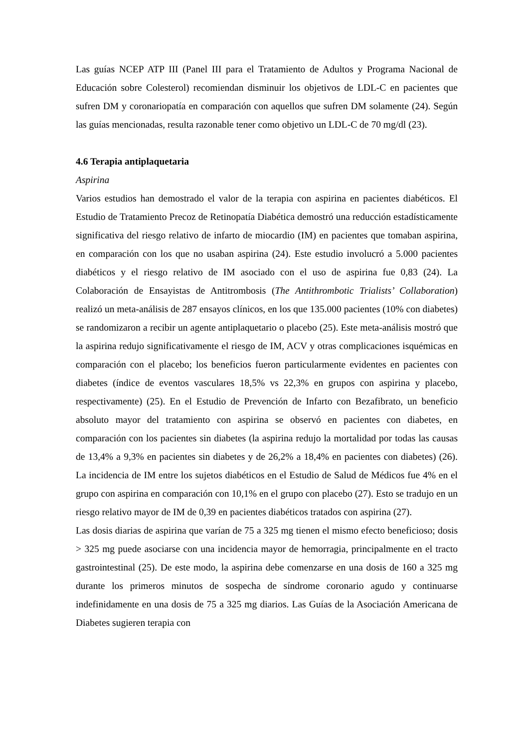Las guías NCEP ATP III (Panel III para el Tratamiento de Adultos y Programa Nacional de Educación sobre Colesterol) recomiendan disminuir los objetivos de LDL-C en pacientes que sufren DM y coronariopatía en comparación con aquellos que sufren DM solamente (24). Según las guías mencionadas, resulta razonable tener como objetivo un LDL-C de 70 mg/dl (23).
4.6 Terapia antiplaquetaria
Aspirina
Varios estudios han demostrado el valor de la terapia con aspirina en pacientes diabéticos. El Estudio de Tratamiento Precoz de Retinopatía Diabética demostró una reducción estadísticamente significativa del riesgo relativo de infarto de miocardio (IM) en pacientes que tomaban aspirina, en comparación con los que no usaban aspirina (24). Este estudio involucró a 5.000 pacientes diabéticos y el riesgo relativo de IM asociado con el uso de aspirina fue 0,83 (24). La Colaboración de Ensayistas de Antitrombosis (The Antithrombotic Trialists’ Collaboration) realizó un meta-análisis de 287 ensayos clínicos, en los que 135.000 pacientes (10% con diabetes) se randomizaron a recibir un agente antiplaquetario o placebo (25). Este meta-análisis mostró que la aspirina redujo significativamente el riesgo de IM, ACV y otras complicaciones isquémicas en comparación con el placebo; los beneficios fueron particularmente evidentes en pacientes con diabetes (índice de eventos vasculares 18,5% vs 22,3% en grupos con aspirina y placebo, respectivamente) (25). En el Estudio de Prevención de Infarto con Bezafibrato, un beneficio absoluto mayor del tratamiento con aspirina se observó en pacientes con diabetes, en comparación con los pacientes sin diabetes (la aspirina redujo la mortalidad por todas las causas de 13,4% a 9,3% en pacientes sin diabetes y de 26,2% a 18,4% en pacientes con diabetes) (26). La incidencia de IM entre los sujetos diabéticos en el Estudio de Salud de Médicos fue 4% en el grupo con aspirina en comparación con 10,1% en el grupo con placebo (27). Esto se tradujo en un riesgo relativo mayor de IM de 0,39 en pacientes diabéticos tratados con aspirina (27).
Las dosis diarias de aspirina que varían de 75 a 325 mg tienen el mismo efecto beneficioso; dosis > 325 mg puede asociarse con una incidencia mayor de hemorragia, principalmente en el tracto gastrointestinal (25). De este modo, la aspirina debe comenzarse en una dosis de 160 a 325 mg durante los primeros minutos de sospecha de síndrome coronario agudo y continuarse indefinidamente en una dosis de 75 a 325 mg diarios. Las Guías de la Asociación Americana de Diabetes sugieren terapia con